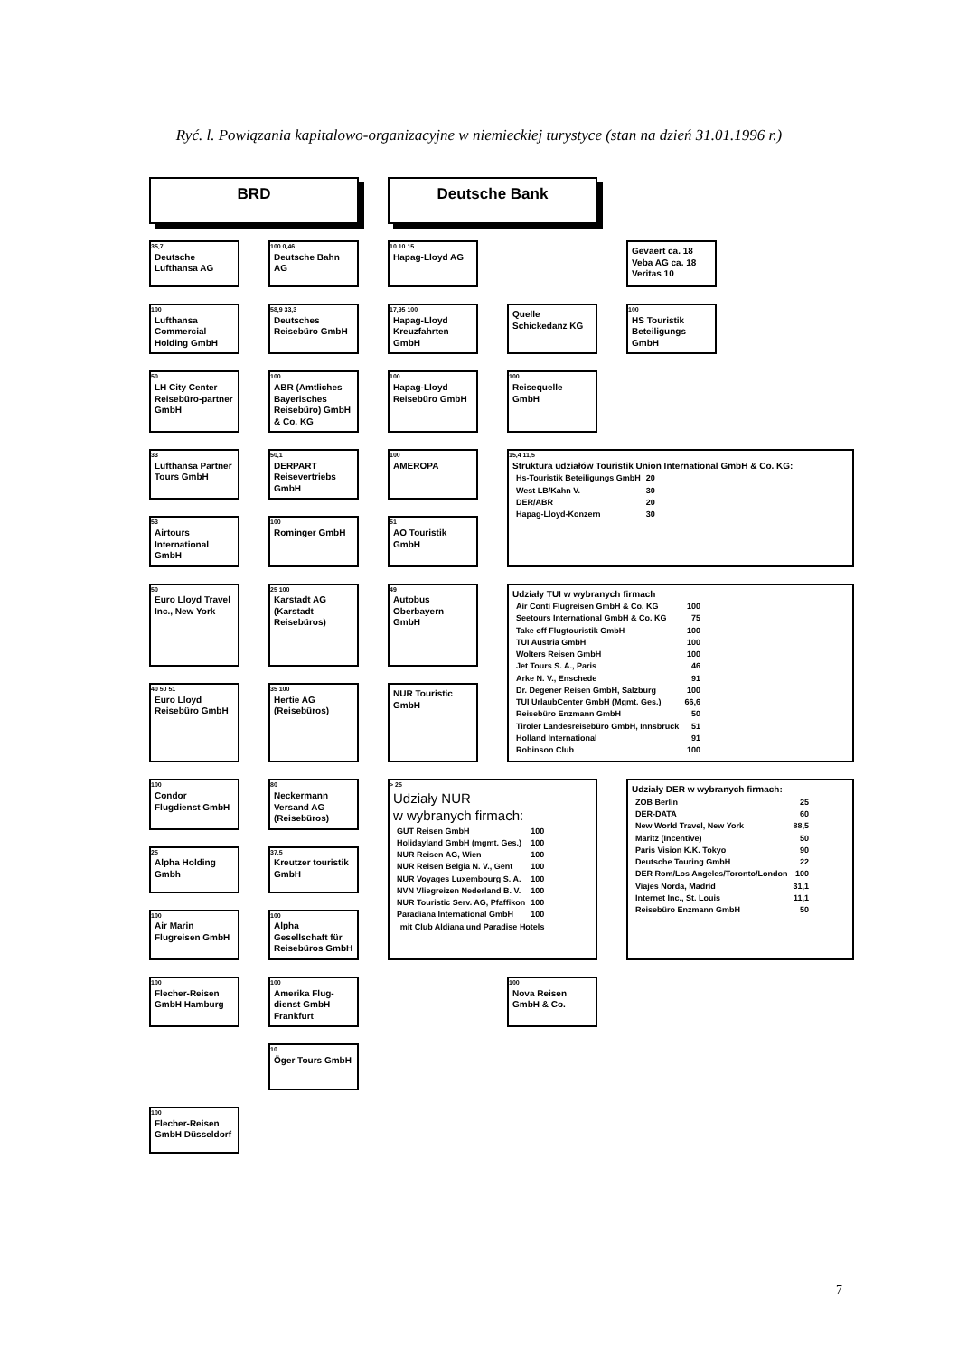Ryć. l. Powiązania kapitalowo-organizacyjne w niemieckiej turystyce (stan na dzień 31.01.1996 r.)
BRD
Deutsche Bank
35,7
Deutsche Lufthansa AG
100 0,46
Deutsche Bahn AG
10 10 15
Hapag-Lloyd AG
Gevaert ca. 18
Veba AG ca. 18
Veritas 10
100
Lufthansa Commercial Holding GmbH
58,9 33,3
Deutsches Reisebüro GmbH
17,95 100
Hapag-Lloyd Kreuzfahrten GmbH
Quelle Schickedanz KG
100
HS Touristik Beteiligungs GmbH
50
LH City Center Reisebüro-partner GmbH
100
ABR (Amtliches Bayerisches Reisebüro) GmbH & Co. KG
100
Hapag-Lloyd Reisebüro GmbH
100
Reisequelle GmbH
33
Lufthansa Partner Tours GmbH
50,1
DERPART Reisevertriebs GmbH
100
AMEROPA
15,4 11,5
Struktura udziałów Touristik Union International GmbH & Co. KG:
| Hs-Touristik Beteiligungs GmbH | 20 |
| West LB/Kahn V. | 30 |
| DER/ABR | 20 |
| Hapag-Lloyd-Konzern | 30 |
53
Airtours International GmbH
100
Rominger GmbH
51
AO Touristik GmbH
50
Euro Lloyd Travel Inc., New York
25 100
Karstadt AG (Karstadt Reisebüros)
49
Autobus Oberbayern GmbH
Udziały TUI w wybranych firmach
| Air Conti Flugreisen GmbH & Co. KG | 100 |
| Seetours International GmbH & Co. KG | 75 |
| Take off Flugtouristik GmbH | 100 |
| TUI Austria GmbH | 100 |
| Wolters Reisen GmbH | 100 |
| Jet Tours S. A., Paris | 46 |
| Arke N. V., Enschede | 91 |
| Dr. Degener Reisen GmbH, Salzburg | 100 |
| TUI UrlaubCenter GmbH (Mgmt. Ges.) | 66,6 |
| Reisebüro Enzmann GmbH | 50 |
| Tiroler Landesreisebüro GmbH, Innsbruck | 51 |
| Holland International | 91 |
| Robinson Club | 100 |
40 50 51
Euro Lloyd Reisebüro GmbH
35 100
Hertie AG (Reisebüros)
NUR Touristic GmbH
100
Condor Flugdienst GmbH
80
Neckermann Versand AG (Reisebüros)
> 25
Udziały NUR
w wybranych firmach:
| GUT Reisen GmbH | 100 |
| Holidayland GmbH (mgmt. Ges.) | 100 |
| NUR Reisen AG, Wien | 100 |
| NUR Reisen Belgia N. V., Gent | 100 |
| NUR Voyages Luxembourg S. A. | 100 |
| NVN Vliegreizen Nederland B. V. | 100 |
| NUR Touristic Serv. AG, Pfaffikon | 100 |
| Paradiana International GmbH | 100 |
| mit Club Aldiana und Paradise Hotels | |
Udziały DER w wybranych firmach:
| ZOB Berlin | 25 |
| DER-DATA | 60 |
| New World Travel, New York | 88,5 |
| Maritz (Incentive) | 50 |
| Paris Vision K.K. Tokyo | 90 |
| Deutsche Touring GmbH | 22 |
| DER Rom/Los Angeles/Toronto/London | 100 |
| Viajes Norda, Madrid | 31,1 |
| Internet Inc., St. Louis | 11,1 |
| Reisebüro Enzmann GmbH | 50 |
25
Alpha Holding Gmbh
37,5
Kreutzer touristik GmbH
100
Air Marin Flugreisen GmbH
100
Alpha Gesellschaft für Reisebüros GmbH
100
Flecher-Reisen GmbH Hamburg
100
Amerika Flug-dienst GmbH Frankfurt
100
Nova Reisen GmbH & Co.
10
Öger Tours GmbH
100
Flecher-Reisen GmbH Düsseldorf
7